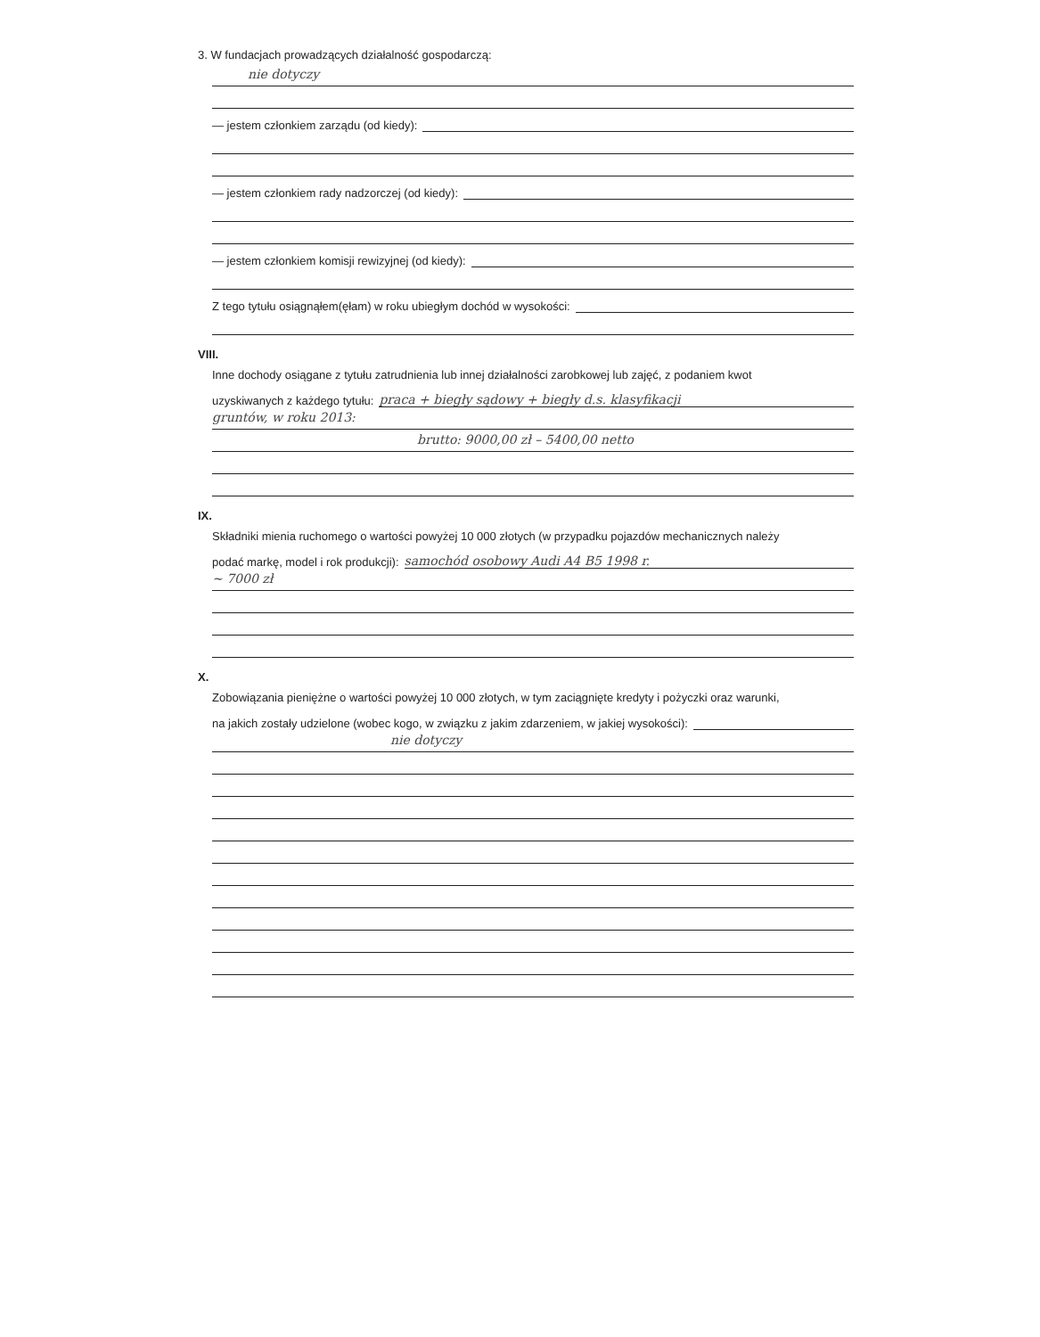3. W fundacjach prowadzących działalność gospodarczą:
nie dotyczy
— jestem członkiem zarządu (od kiedy):
— jestem członkiem rady nadzorczej (od kiedy):
— jestem członkiem komisji rewizyjnej (od kiedy):
Z tego tytułu osiągnąłem(ęłam) w roku ubiegłym dochód w wysokości:
VIII.
Inne dochody osiągane z tytułu zatrudnienia lub innej działalności zarobkowej lub zajęć, z podaniem kwot
uzyskiwanych z każdego tytułu:
praca + biegły sądowy + biegły d.s. klasyfikacji
gruntów, w roku 2013:
brutto: 9000,00 zł – 5400,00 netto
IX.
Składniki mienia ruchomego o wartości powyżej 10 000 złotych (w przypadku pojazdów mechanicznych należy
podać markę, model i rok produkcji):
samochód osobowy Audi A4 B5 1998 r.
~ 7000 zł
X.
Zobowiązania pieniężne o wartości powyżej 10 000 złotych, w tym zaciągnięte kredyty i pożyczki oraz warunki,
na jakich zostały udzielone (wobec kogo, w związku z jakim zdarzeniem, w jakiej wysokości):
nie dotyczy